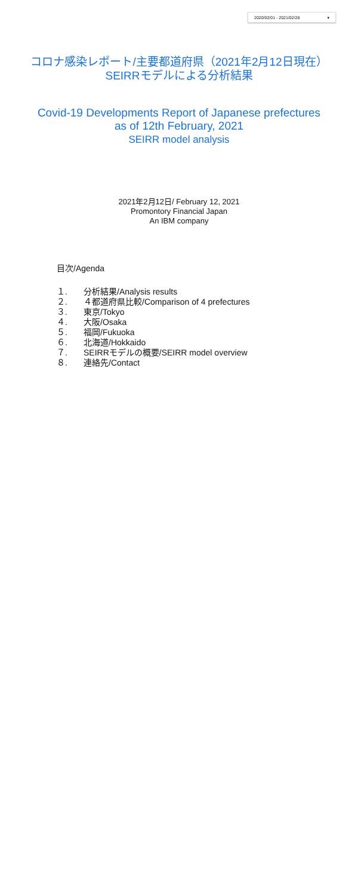2020/02/01 - 2021/02/28 ▾
コロナ感染レポート/主要都道府県（2021年2月12日現在）
SEIRRモデルによる分析結果
Covid-19 Developments Report of Japanese prefectures
as of 12th February, 2021
SEIRR model analysis
2021年2月12日/ February 12, 2021
Promontory Financial Japan
An IBM company
目次/Agenda
１. 分析結果/Analysis results
２. ４都道府県比較/Comparison of 4 prefectures
３. 東京/Tokyo
４. 大阪/Osaka
５. 福岡/Fukuoka
６. 北海道/Hokkaido
７. SEIRRモデルの概要/SEIRR model overview
８. 連絡先/Contact